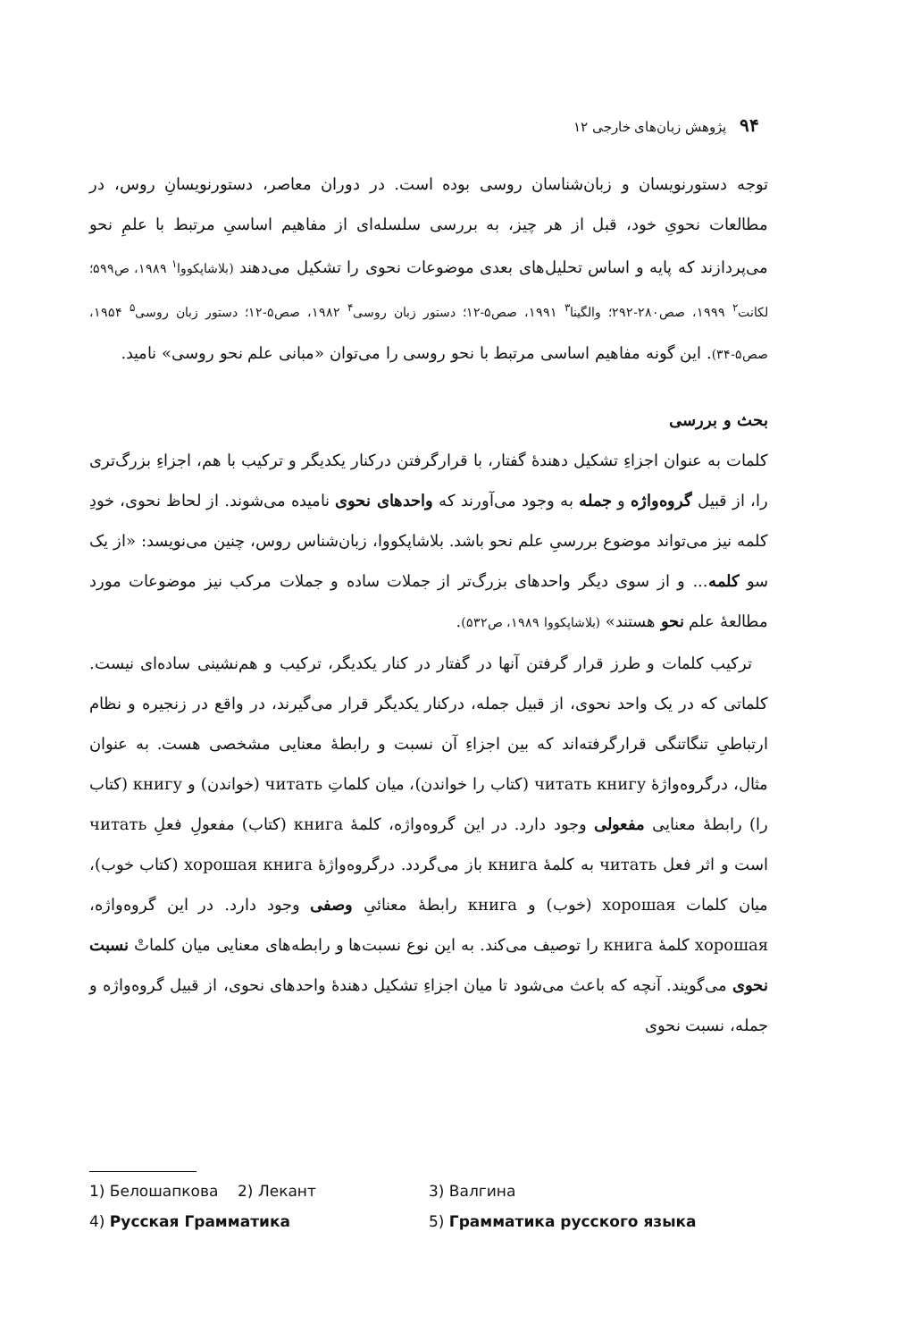۹۴ پژوهش زبان‌های خارجی ۱۲
توجه دستورنویسان و زبان‌شناسان روسی بوده است. در دوران معاصر، دستورنویسانِ روس، در مطالعات نحویِ خود، قبل از هر چیز، به بررسی سلسله‌ای از مفاهیم اساسیِ مرتبط با علمِ نحو می‌پردازند که پایه و اساس تحلیل‌های بعدی موضوعات نحوی را تشکیل می‌دهند (بلاشاپکووا<sup>۱</sup> ۱۹۸۹، ص۵۹۹؛ لکانت<sup>۲</sup> ۱۹۹۹، صص۲۸۰-۲۹۲؛ والگینا<sup>۳</sup> ۱۹۹۱، صص۵-۱۲؛ دستور زبان روسی<sup>۴</sup> ۱۹۸۲، صص۵-۱۲؛ دستور زبان روسی<sup>۵</sup> ۱۹۵۴، صص۵-۳۴). این گونه مفاهیم اساسی مرتبط با نحو روسی را می‌توان «مبانی علم نحو روسی» نامید.
بحث و بررسی
کلمات به عنوان اجزاءِ تشکیل دهندهٔ گفتار، با قرارگرفتن درکنار یکدیگر و ترکیب با هم، اجزاءِ بزرگ‌تری را، از قبیل گروه‌واژه و جمله به وجود می‌آورند که واحدهای نحوی نامیده می‌شوند. از لحاظ نحوی، خودِ کلمه نیز می‌تواند موضوع بررسیِ علم نحو باشد. بلاشاپکووا، زبان‌شناس روس، چنین می‌نویسد: «از یک سو کلمه... و از سوی دیگر واحدهای بزرگ‌تر از جملات ساده و جملات مرکب نیز موضوعات مورد مطالعهٔ علم نحو هستند» (بلاشاپکووا ۱۹۸۹، ص۵۳۲).
 ترکیب کلمات و طرز قرار گرفتن آنها در گفتار در کنار یکدیگر، ترکیب و هم‌نشینی ساده‌ای نیست. کلماتی که در یک واحد نحوی، از قبیل جمله، درکنار یکدیگر قرار می‌گیرند، در واقع در زنجیره و نظام ارتباطیِ تنگاتنگی قرارگرفته‌اند که بین اجزاءِ آن نسبت و رابطهٔ معنایی مشخصی هست. به عنوان مثال، درگروه‌واژهٔ читать книгу (کتاب را خواندن)، میان کلماتِ читать (خواندن) و книгу (کتاب را) رابطهٔ معنایی مفعولی وجود دارد. در این گروه‌واژه، کلمهٔ книга (کتاب) مفعولِ فعلِ читать است و اثر فعل читать به کلمهٔ книга باز می‌گردد. درگروه‌واژهٔ хорошая книга (کتاب خوب)، میان کلمات хорошая (خوب) و книга رابطهٔ معنائیِ وصفی وجود دارد. در این گروه‌واژه، хорошая کلمهٔ книга را توصیف می‌کند. به این نوع نسبت‌ها و رابطه‌های معنایی میان کلماتْ نسبت نحوی می‌گویند. آنچه که باعث می‌شود تا میان اجزاءِ تشکیل دهندهٔ واحدهای نحوی، از قبیل گروه‌واژه و جمله، نسبت نحوی
1) Белошапкова 2) Лекант 3) Валгина
4) Русская Грамматика 5) Грамматика русского языка